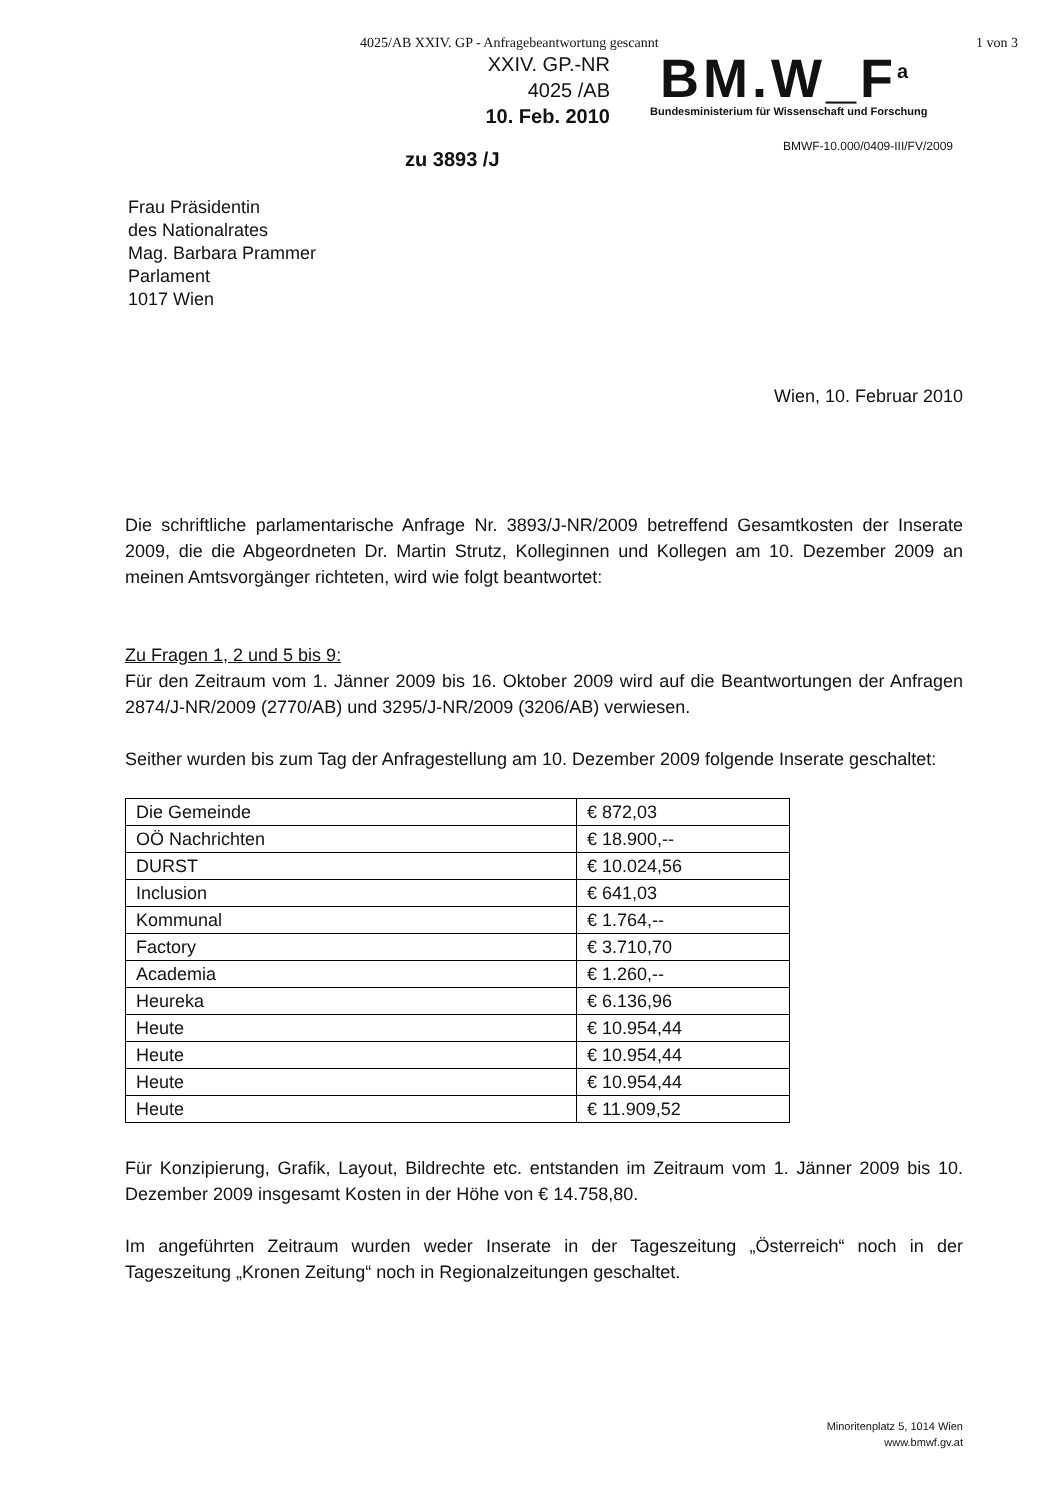4025/AB XXIV. GP - Anfragebeantwortung gescannt 1 von 3
XXIV. GP.-NR
4025 /AB
10. Feb. 2010
BM.W_F<sup>a</sup>
Bundesministerium für Wissenschaft und Forschung
BMWF-10.000/0409-III/FV/2009
zu 3893 /J
Frau Präsidentin
des Nationalrates
Mag. Barbara Prammer
Parlament
1017 Wien
Wien, 10. Februar 2010
Die schriftliche parlamentarische Anfrage Nr. 3893/J-NR/2009 betreffend Gesamtkosten der Inserate 2009, die die Abgeordneten Dr. Martin Strutz, Kolleginnen und Kollegen am 10. Dezember 2009 an meinen Amtsvorgänger richteten, wird wie folgt beantwortet:
Zu Fragen 1, 2 und 5 bis 9:
Für den Zeitraum vom 1. Jänner 2009 bis 16. Oktober 2009 wird auf die Beantwortungen der Anfragen 2874/J-NR/2009 (2770/AB) und 3295/J-NR/2009 (3206/AB) verwiesen.
Seither wurden bis zum Tag der Anfragestellung am 10. Dezember 2009 folgende Inserate geschaltet:
| Die Gemeinde | € 872,03 |
| OÖ Nachrichten | € 18.900,-- |
| DURST | € 10.024,56 |
| Inclusion | € 641,03 |
| Kommunal | € 1.764,-- |
| Factory | € 3.710,70 |
| Academia | € 1.260,-- |
| Heureka | € 6.136,96 |
| Heute | € 10.954,44 |
| Heute | € 10.954,44 |
| Heute | € 10.954,44 |
| Heute | € 11.909,52 |
Für Konzipierung, Grafik, Layout, Bildrechte etc. entstanden im Zeitraum vom 1. Jänner 2009 bis 10. Dezember 2009 insgesamt Kosten in der Höhe von € 14.758,80.
Im angeführten Zeitraum wurden weder Inserate in der Tageszeitung „Österreich“ noch in der Tageszeitung „Kronen Zeitung“ noch in Regionalzeitungen geschaltet.
Minoritenplatz 5, 1014 Wien
www.bmwf.gv.at